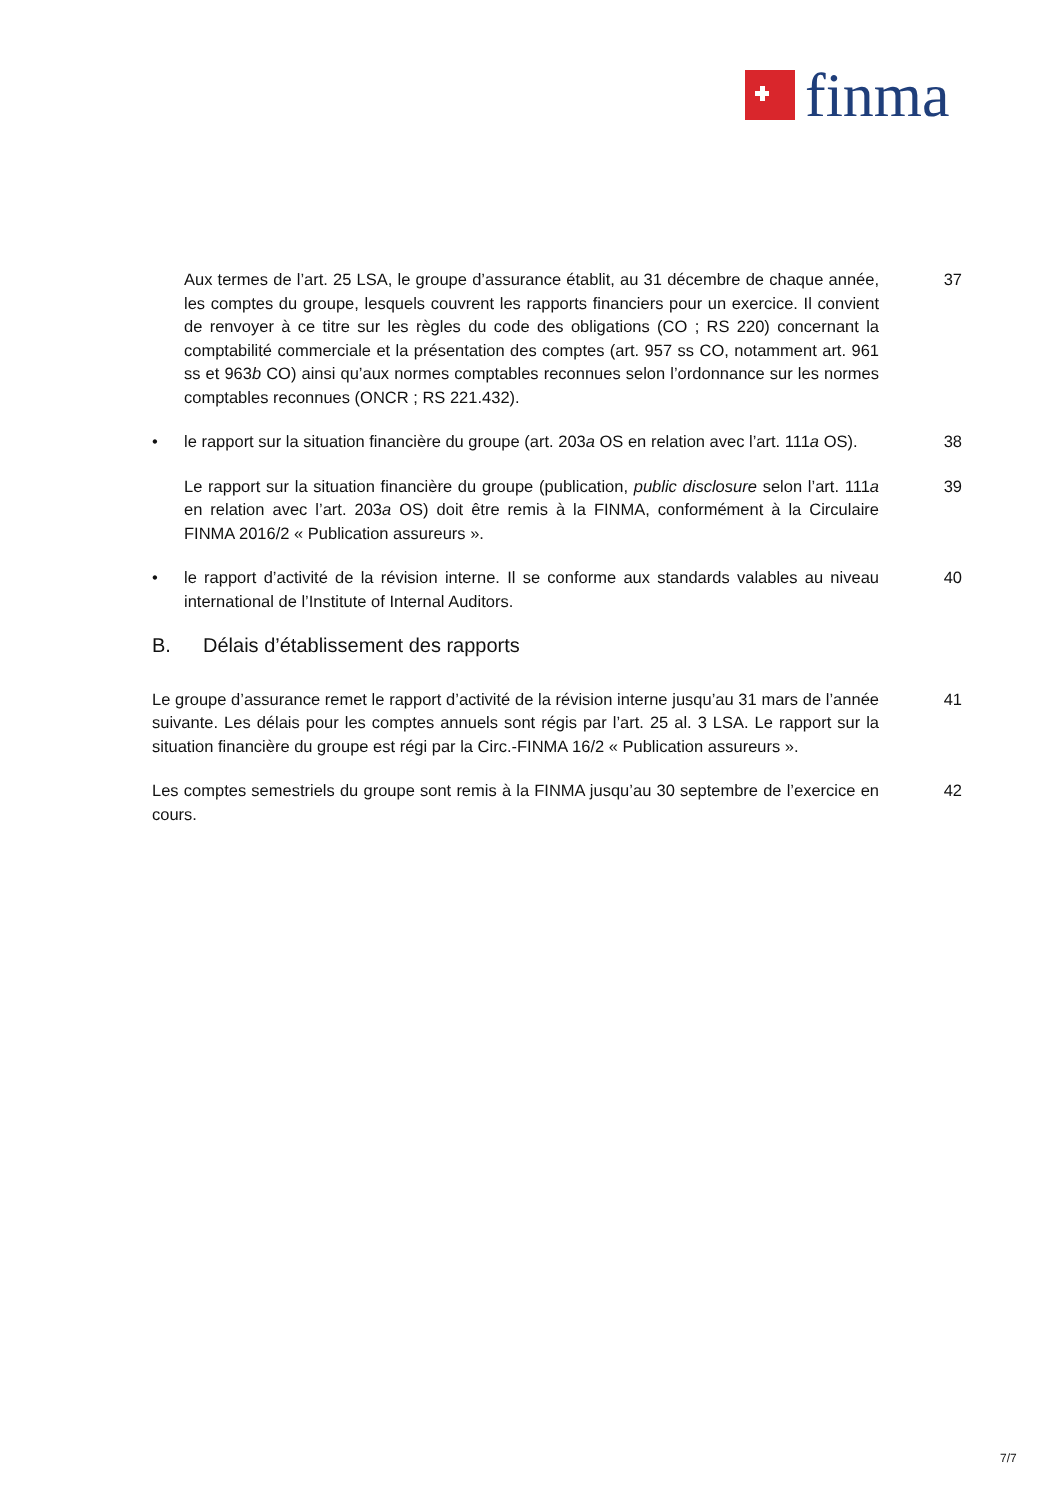finma
Aux termes de l’art. 25 LSA, le groupe d’assurance établit, au 31 décembre de chaque année, les comptes du groupe, lesquels couvrent les rapports financiers pour un exercice. Il convient de renvoyer à ce titre sur les règles du code des obligations (CO ; RS 220) concernant la comptabilité commerciale et la présentation des comptes (art. 957 ss CO, notamment art. 961 ss et 963b CO) ainsi qu’aux normes comptables reconnues selon l’ordonnance sur les normes comptables reconnues (ONCR ; RS 221.432).
37
• le rapport sur la situation financière du groupe (art. 203a OS en relation avec l’art. 111a OS).
38
Le rapport sur la situation financière du groupe (publication, public disclosure selon l’art. 111a en relation avec l’art. 203a OS) doit être remis à la FINMA, conformément à la Circulaire FINMA 2016/2 « Publication assureurs ».
39
• le rapport d’activité de la révision interne. Il se conforme aux standards valables au niveau international de l’Institute of Internal Auditors.
40
B. Délais d’établissement des rapports
Le groupe d’assurance remet le rapport d’activité de la révision interne jusqu’au 31 mars de l’année suivante. Les délais pour les comptes annuels sont régis par l’art. 25 al. 3 LSA. Le rapport sur la situation financière du groupe est régi par la Circ.-FINMA 16/2 « Publication assureurs ».
41
Les comptes semestriels du groupe sont remis à la FINMA jusqu’au 30 septembre de l’exercice en cours.
42
7/7